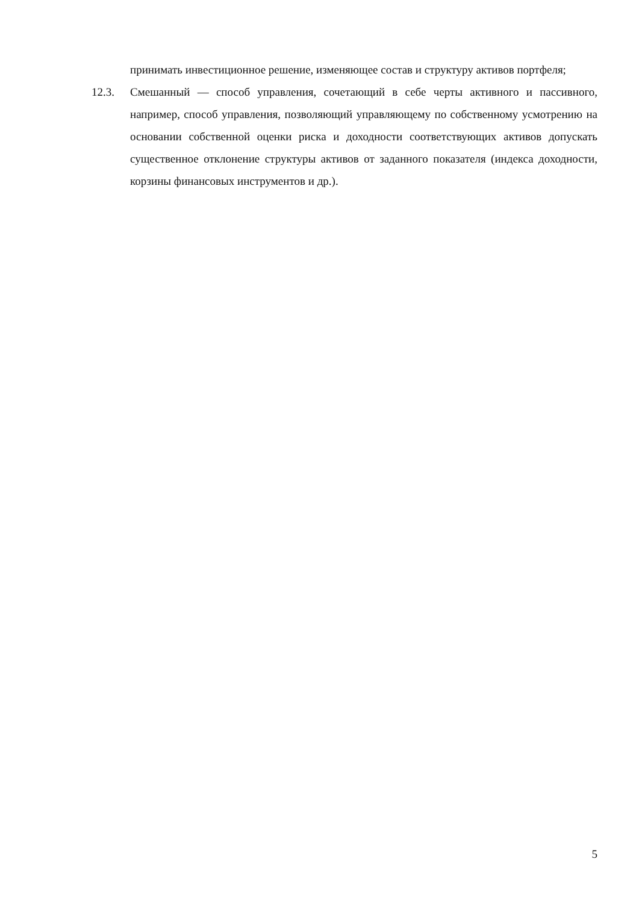принимать инвестиционное решение, изменяющее состав и структуру активов портфеля;
12.3. Смешанный — способ управления, сочетающий в себе черты активного и пассивного, например, способ управления, позволяющий управляющему по собственному усмотрению на основании собственной оценки риска и доходности соответствующих активов допускать существенное отклонение структуры активов от заданного показателя (индекса доходности, корзины финансовых инструментов и др.).
5